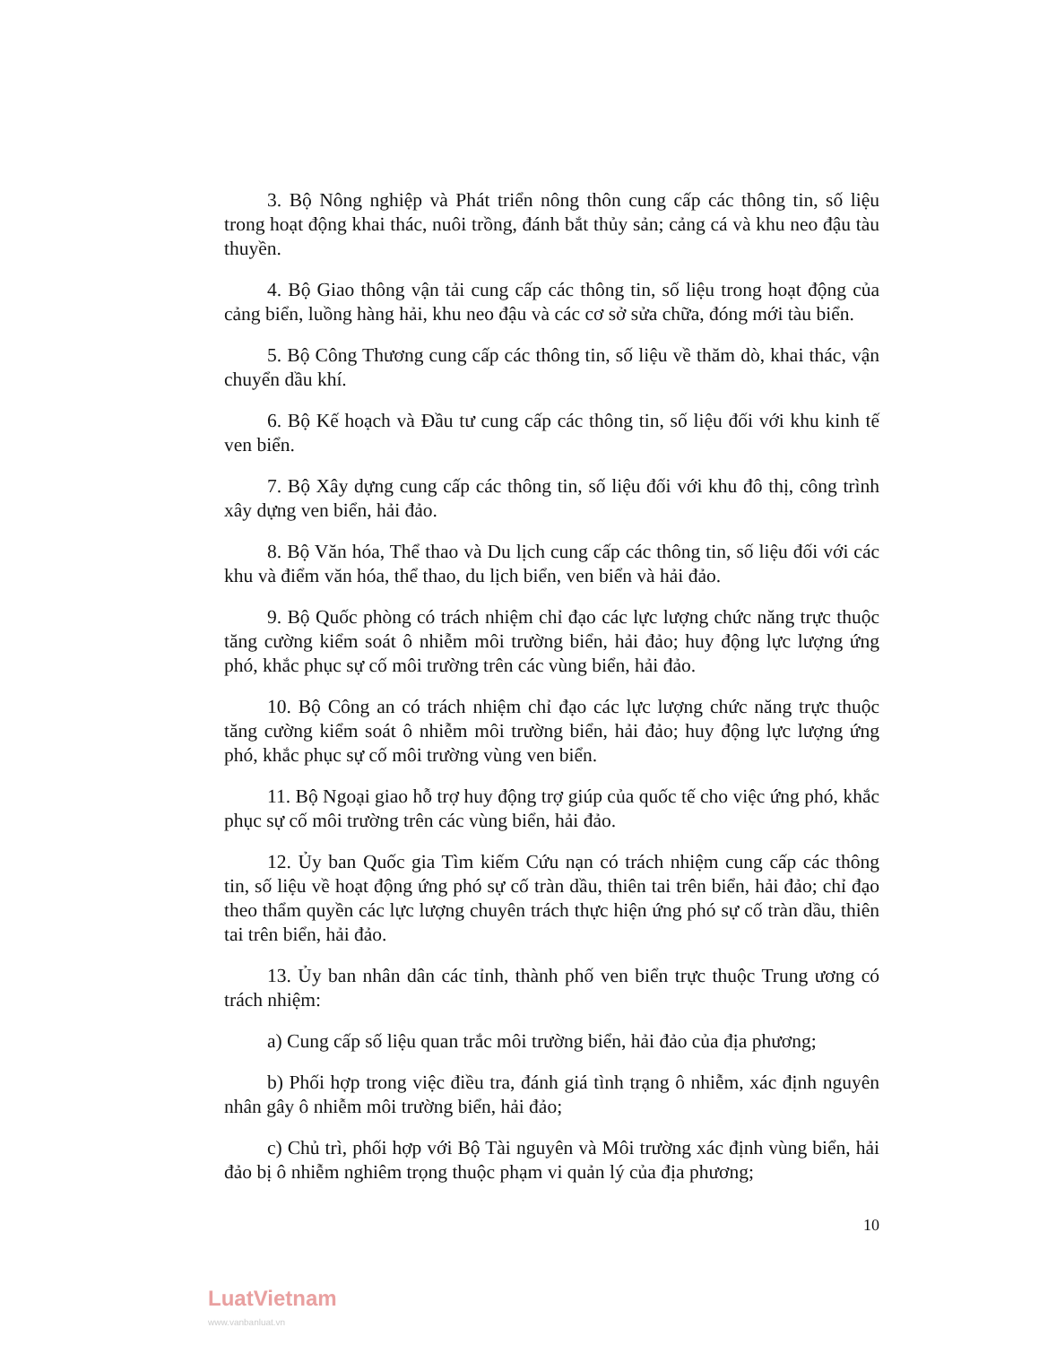3. Bộ Nông nghiệp và Phát triển nông thôn cung cấp các thông tin, số liệu trong hoạt động khai thác, nuôi trồng, đánh bắt thủy sản; cảng cá và khu neo đậu tàu thuyền.
4. Bộ Giao thông vận tải cung cấp các thông tin, số liệu trong hoạt động của cảng biển, luồng hàng hải, khu neo đậu và các cơ sở sửa chữa, đóng mới tàu biển.
5. Bộ Công Thương cung cấp các thông tin, số liệu về thăm dò, khai thác, vận chuyển dầu khí.
6. Bộ Kế hoạch và Đầu tư cung cấp các thông tin, số liệu đối với khu kinh tế ven biển.
7. Bộ Xây dựng cung cấp các thông tin, số liệu đối với khu đô thị, công trình xây dựng ven biển, hải đảo.
8. Bộ Văn hóa, Thể thao và Du lịch cung cấp các thông tin, số liệu đối với các khu và điểm văn hóa, thể thao, du lịch biển, ven biển và hải đảo.
9. Bộ Quốc phòng có trách nhiệm chỉ đạo các lực lượng chức năng trực thuộc tăng cường kiểm soát ô nhiễm môi trường biển, hải đảo; huy động lực lượng ứng phó, khắc phục sự cố môi trường trên các vùng biển, hải đảo.
10. Bộ Công an có trách nhiệm chỉ đạo các lực lượng chức năng trực thuộc tăng cường kiểm soát ô nhiễm môi trường biển, hải đảo; huy động lực lượng ứng phó, khắc phục sự cố môi trường vùng ven biển.
11. Bộ Ngoại giao hỗ trợ huy động trợ giúp của quốc tế cho việc ứng phó, khắc phục sự cố môi trường trên các vùng biển, hải đảo.
12. Ủy ban Quốc gia Tìm kiếm Cứu nạn có trách nhiệm cung cấp các thông tin, số liệu về hoạt động ứng phó sự cố tràn dầu, thiên tai trên biển, hải đảo; chỉ đạo theo thẩm quyền các lực lượng chuyên trách thực hiện ứng phó sự cố tràn dầu, thiên tai trên biển, hải đảo.
13. Ủy ban nhân dân các tỉnh, thành phố ven biển trực thuộc Trung ương có trách nhiệm:
a) Cung cấp số liệu quan trắc môi trường biển, hải đảo của địa phương;
b) Phối hợp trong việc điều tra, đánh giá tình trạng ô nhiễm, xác định nguyên nhân gây ô nhiễm môi trường biển, hải đảo;
c) Chủ trì, phối hợp với Bộ Tài nguyên và Môi trường xác định vùng biển, hải đảo bị ô nhiễm nghiêm trọng thuộc phạm vi quản lý của địa phương;
10
LuatVietnam
www.vanbanluat.vn